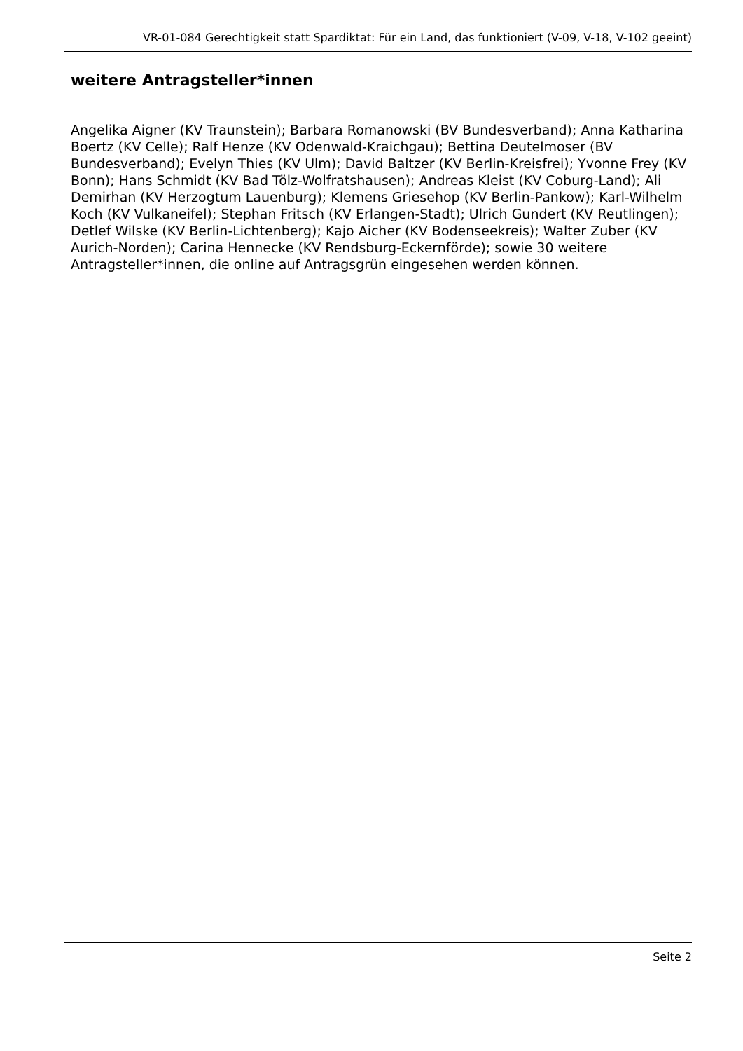VR-01-084 Gerechtigkeit statt Spardiktat: Für ein Land, das funktioniert (V-09, V-18, V-102 geeint)
weitere Antragsteller*innen
Angelika Aigner (KV Traunstein); Barbara Romanowski (BV Bundesverband); Anna Katharina Boertz (KV Celle); Ralf Henze (KV Odenwald-Kraichgau); Bettina Deutelmoser (BV Bundesverband); Evelyn Thies (KV Ulm); David Baltzer (KV Berlin-Kreisfrei); Yvonne Frey (KV Bonn); Hans Schmidt (KV Bad Tölz-Wolfratshausen); Andreas Kleist (KV Coburg-Land); Ali Demirhan (KV Herzogtum Lauenburg); Klemens Griesehop (KV Berlin-Pankow); Karl-Wilhelm Koch (KV Vulkaneifel); Stephan Fritsch (KV Erlangen-Stadt); Ulrich Gundert (KV Reutlingen); Detlef Wilske (KV Berlin-Lichtenberg); Kajo Aicher (KV Bodenseekreis); Walter Zuber (KV Aurich-Norden); Carina Hennecke (KV Rendsburg-Eckernförde); sowie 30 weitere Antragsteller*innen, die online auf Antragsgrün eingesehen werden können.
Seite 2